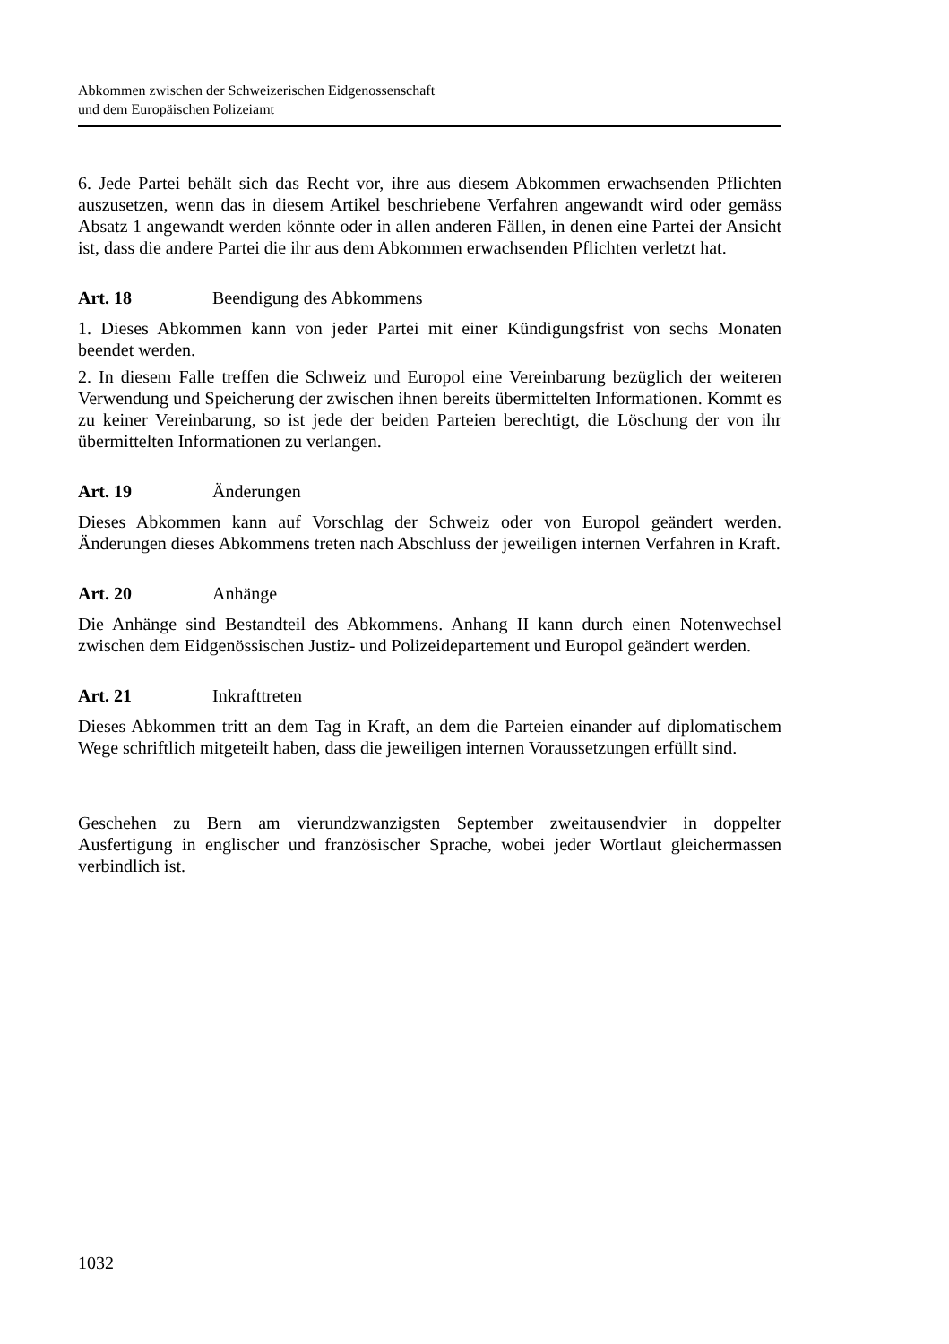Abkommen zwischen der Schweizerischen Eidgenossenschaft
und dem Europäischen Polizeiamt
6. Jede Partei behält sich das Recht vor, ihre aus diesem Abkommen erwachsenden Pflichten auszusetzen, wenn das in diesem Artikel beschriebene Verfahren ange­wandt wird oder gemäss Absatz 1 angewandt werden könnte oder in allen anderen Fällen, in denen eine Partei der Ansicht ist, dass die andere Partei die ihr aus dem Abkommen erwachsenden Pflichten verletzt hat.
Art. 18 Beendigung des Abkommens
1. Dieses Abkommen kann von jeder Partei mit einer Kündigungsfrist von sechs Monaten beendet werden.
2. In diesem Falle treffen die Schweiz und Europol eine Vereinbarung bezüglich der weiteren Verwendung und Speicherung der zwischen ihnen bereits übermittelten Informationen. Kommt es zu keiner Vereinbarung, so ist jede der beiden Parteien berechtigt, die Löschung der von ihr übermittelten Informationen zu verlangen.
Art. 19 Änderungen
Dieses Abkommen kann auf Vorschlag der Schweiz oder von Europol geändert werden. Änderungen dieses Abkommens treten nach Abschluss der jeweiligen internen Verfahren in Kraft.
Art. 20 Anhänge
Die Anhänge sind Bestandteil des Abkommens. Anhang II kann durch einen Notenwechsel zwischen dem Eidgenössischen Justiz- und Polizeidepartement und Europol geändert werden.
Art. 21 Inkrafttreten
Dieses Abkommen tritt an dem Tag in Kraft, an dem die Parteien einander auf diplomatischem Wege schriftlich mitgeteilt haben, dass die jeweiligen internen Voraussetzungen erfüllt sind.
Geschehen zu Bern am vierundzwanzigsten September zweitausendvier in doppelter Ausfertigung in englischer und französischer Sprache, wobei jeder Wortlaut glei­chermassen verbindlich ist.
1032